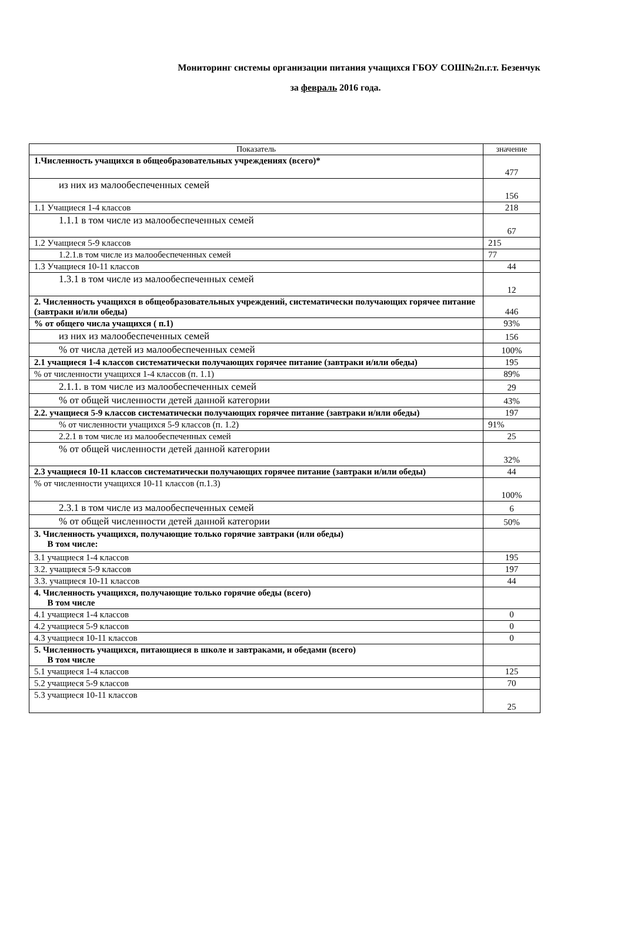Мониторинг системы организации питания учащихся ГБОУ СОШ№2п.г.т. Безенчук
за февраль 2016 года.
| Показатель | значение |
| --- | --- |
| 1.Численность учащихся в общеобразовательных учреждениях (всего)* | 477 |
| из них из малообеспеченных семей | 156 |
| 1.1 Учащиеся 1-4 классов | 218 |
| 1.1.1 в том числе из малообеспеченных семей | 67 |
| 1.2 Учащиеся 5-9 классов | 215 |
| 1.2.1.в том числе из малообеспеченных семей | 77 |
| 1.3 Учащиеся 10-11 классов | 44 |
| 1.3.1 в том числе из малообеспеченных семей | 12 |
| 2. Численность учащихся в общеобразовательных учреждений, систематически получающих горячее питание (завтраки и/или обеды) | 446 |
| % от общего числа учащихся ( п.1) | 93% |
| из них из малообеспеченных семей | 156 |
| % от числа детей из малообеспеченных семей | 100% |
| 2.1 учащиеся 1-4 классов систематически получающих горячее питание (завтраки и/или обеды) | 195 |
| % от численности учащихся 1-4 классов (п. 1.1) | 89% |
| 2.1.1. в том числе из малообеспеченных семей | 29 |
| % от общей численности детей данной категории | 43% |
| 2.2. учащиеся 5-9 классов систематически получающих горячее питание (завтраки и/или обеды) | 197 |
| % от численности учащихся 5-9 классов (п. 1.2) | 91% |
| 2.2.1 в том числе из малообеспеченных семей | 25 |
| % от общей численности детей данной категории | 32% |
| 2.3 учащиеся 10-11 классов систематически получающих горячее питание (завтраки и/или обеды) | 44 |
| % от численности учащихся 10-11 классов (п.1.3) | 100% |
| 2.3.1 в том числе из малообеспеченных семей | 6 |
| % от общей численности детей данной категории | 50% |
| 3. Численность учащихся, получающие только горячие завтраки (или обеды) В том числе: | |
| 3.1 учащиеся 1-4 классов | 195 |
| 3.2. учащиеся 5-9 классов | 197 |
| 3.3. учащиеся 10-11 классов | 44 |
| 4. Численность учащихся, получающие только горячие обеды (всего) В том числе | |
| 4.1 учащиеся 1-4 классов | 0 |
| 4.2 учащиеся 5-9 классов | 0 |
| 4.3 учащиеся 10-11 классов | 0 |
| 5. Численность учащихся, питающиеся в школе и завтраками, и обедами (всего) В том числе | |
| 5.1 учащиеся 1-4 классов | 125 |
| 5.2 учащиеся 5-9 классов | 70 |
| 5.3 учащиеся 10-11 классов | 25 |